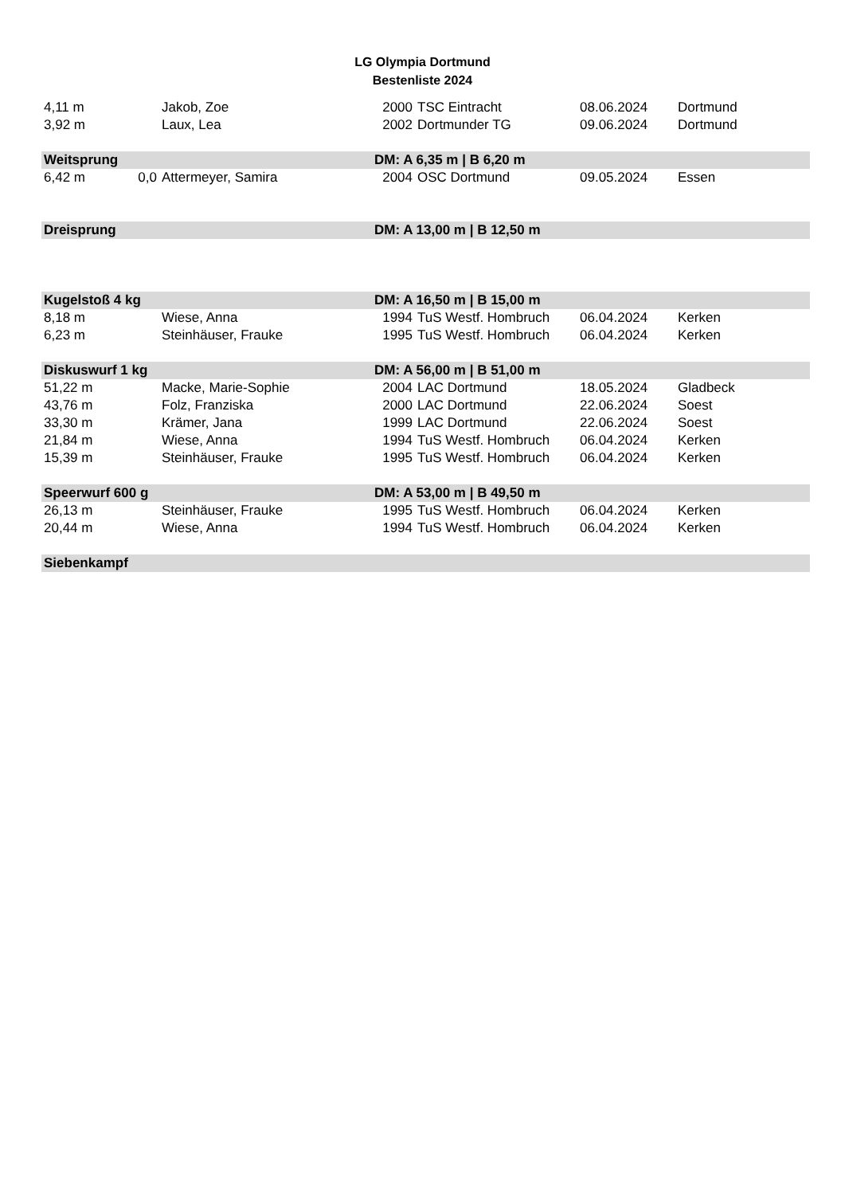LG Olympia Dortmund
Bestenliste 2024
| 4,11 m | | Jakob, Zoe | 2000 | TSC Eintracht | 08.06.2024 | Dortmund |
| 3,92 m | | Laux, Lea | 2002 | Dortmunder TG | 09.06.2024 | Dortmund |
| Weitsprung | | | DM: A 6,35 m / B 6,20 m | | | |
| 6,42 m | 0,0 | Attermeyer, Samira | 2004 | OSC Dortmund | 09.05.2024 | Essen |
| Dreisprung | | | DM: A 13,00 m / B 12,50 m | | | |
| Kugelstoß 4 kg | | | DM: A 16,50 m / B 15,00 m | | | |
| 8,18 m | | Wiese, Anna | 1994 | TuS Westf. Hombruch | 06.04.2024 | Kerken |
| 6,23 m | | Steinhäuser, Frauke | 1995 | TuS Westf. Hombruch | 06.04.2024 | Kerken |
| Diskuswurf 1 kg | | | DM: A 56,00 m / B 51,00 m | | | |
| 51,22 m | | Macke, Marie-Sophie | 2004 | LAC Dortmund | 18.05.2024 | Gladbeck |
| 43,76 m | | Folz, Franziska | 2000 | LAC Dortmund | 22.06.2024 | Soest |
| 33,30 m | | Krämer, Jana | 1999 | LAC Dortmund | 22.06.2024 | Soest |
| 21,84 m | | Wiese, Anna | 1994 | TuS Westf. Hombruch | 06.04.2024 | Kerken |
| 15,39 m | | Steinhäuser, Frauke | 1995 | TuS Westf. Hombruch | 06.04.2024 | Kerken |
| Speerwurf 600 g | | | DM: A 53,00 m / B 49,50 m | | | |
| 26,13 m | | Steinhäuser, Frauke | 1995 | TuS Westf. Hombruch | 06.04.2024 | Kerken |
| 20,44 m | | Wiese, Anna | 1994 | TuS Westf. Hombruch | 06.04.2024 | Kerken |
| Siebenkampf | | | | | | |